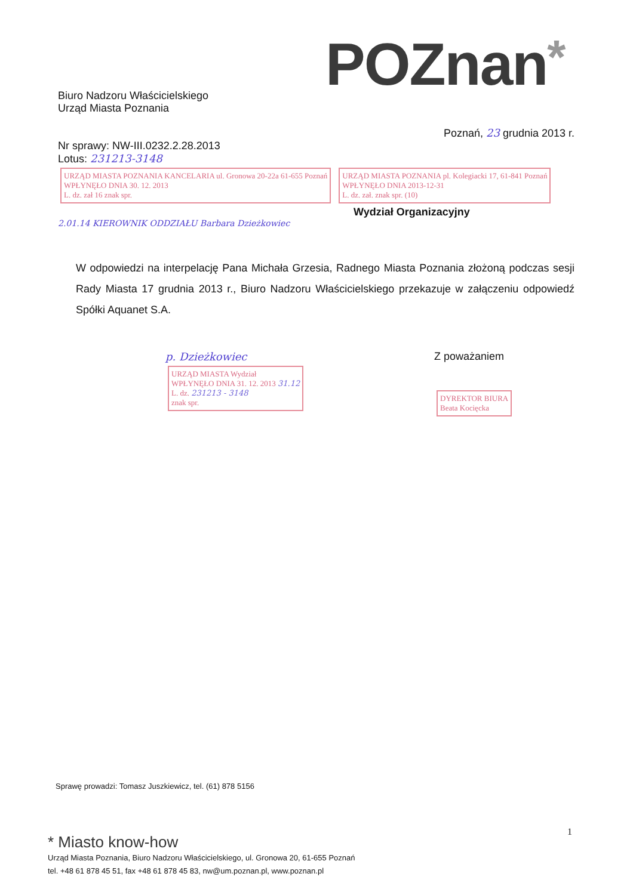POZnan*
Biuro Nadzoru Właścicielskiego
Urząd Miasta Poznania
Poznań, 23 grudnia 2013 r.
Nr sprawy: NW-III.0232.2.28.2013
Lotus: 231213-3148
URZĄD MIASTA POZNANIA KANCELARIA ul. Gronowa 20-22a 61-655 Poznań
WPŁYNĘŁO DNIA 30. 12. 2013
L. dz. zał 16 znak spr. URZĄD MIASTA POZNANIA pl. Kolegiacki 17, 61-841 Poznań
WPŁYNĘŁO DNIA 2013-12-31
L. dz. zał. znak spr. (10)
Wydział Organizacyjny
2.01.14 KIEROWNIK ODDZIAŁU Barbara Dzieżkowiec
W odpowiedzi na interpelację Pana Michała Grzesia, Radnego Miasta Poznania złożoną podczas sesji Rady Miasta 17 grudnia 2013 r., Biuro Nadzoru Właścicielskiego przekazuje w załączeniu odpowiedź Spółki Aquanet S.A.
p. Dzieżkowiec
URZĄD MIASTA Wydział
WPŁYNĘŁO DNIA 31. 12. 2013 31.12
L. dz. 231213 - 3148
znak spr.
Z poważaniem
DYREKTOR BIURA
Beata Kocięcka
Sprawę prowadzi: Tomasz Juszkiewicz, tel. (61) 878 5156
1
* Miasto know-how
Urząd Miasta Poznania, Biuro Nadzoru Właścicielskiego, ul. Gronowa 20, 61-655 Poznań
tel. +48 61 878 45 51, fax +48 61 878 45 83, nw@um.poznan.pl, www.poznan.pl